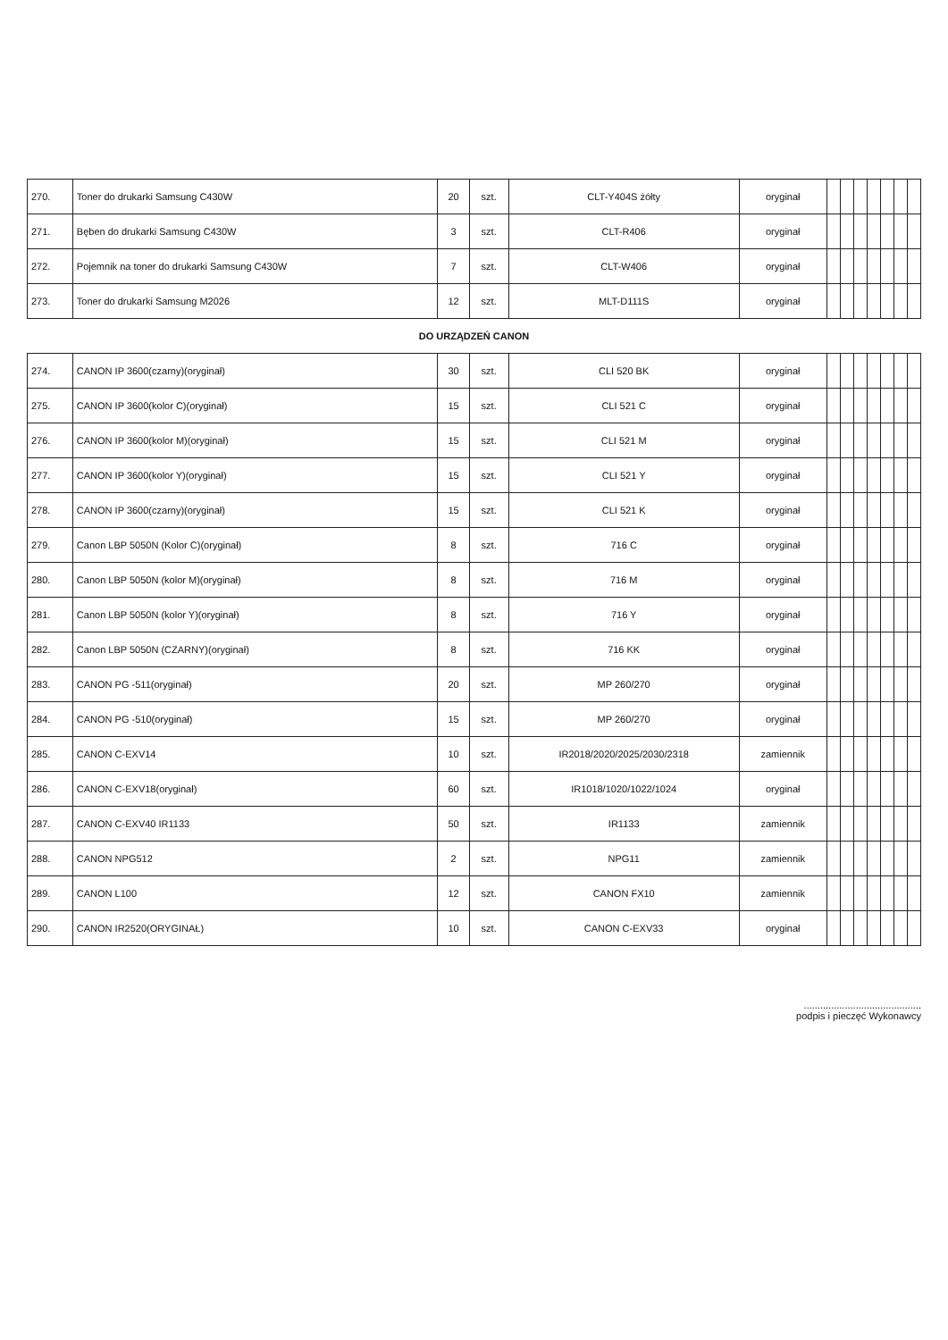| 270. | Toner do drukarki Samsung C430W | 20 | szt. | CLT-Y404S żółty | oryginał | | | | | | | |
| 271. | Bęben do drukarki Samsung C430W | 3 | szt. | CLT-R406 | oryginał | | | | | | | |
| 272. | Pojemnik na toner do drukarki Samsung C430W | 7 | szt. | CLT-W406 | oryginał | | | | | | | |
| 273. | Toner do drukarki Samsung M2026 | 12 | szt. | MLT-D111S | oryginał | | | | | | | |
| DO URZĄDZEŃ CANON | | | | | | | | | | | | |
| 274. | CANON IP 3600(czarny)(oryginał) | 30 | szt. | CLI 520 BK | oryginał | | | | | | | |
| 275. | CANON IP 3600(kolor C)(oryginał) | 15 | szt. | CLI 521 C | oryginał | | | | | | | |
| 276. | CANON IP 3600(kolor M)(oryginał) | 15 | szt. | CLI 521 M | oryginał | | | | | | | |
| 277. | CANON IP 3600(kolor Y)(oryginał) | 15 | szt. | CLI 521 Y | oryginał | | | | | | | |
| 278. | CANON IP 3600(czarny)(oryginał) | 15 | szt. | CLI 521 K | oryginał | | | | | | | |
| 279. | Canon LBP 5050N (Kolor C)(oryginał) | 8 | szt. | 716 C | oryginał | | | | | | | |
| 280. | Canon LBP 5050N (kolor M)(oryginał) | 8 | szt. | 716 M | oryginał | | | | | | | |
| 281. | Canon LBP 5050N (kolor Y)(oryginał) | 8 | szt. | 716 Y | oryginał | | | | | | | |
| 282. | Canon LBP 5050N (CZARNY)(oryginał) | 8 | szt. | 716 KK | oryginał | | | | | | | |
| 283. | CANON PG -511(oryginał) | 20 | szt. | MP 260/270 | oryginał | | | | | | | |
| 284. | CANON PG -510(oryginał) | 15 | szt. | MP 260/270 | oryginał | | | | | | | |
| 285. | CANON C-EXV14 | 10 | szt. | IR2018/2020/2025/2030/2318 | zamiennik | | | | | | | |
| 286. | CANON C-EXV18(oryginał) | 60 | szt. | IR1018/1020/1022/1024 | oryginał | | | | | | | |
| 287. | CANON C-EXV40 IR1133 | 50 | szt. | IR1133 | zamiennik | | | | | | | |
| 288. | CANON NPG512 | 2 | szt. | NPG11 | zamiennik | | | | | | | |
| 289. | CANON L100 | 12 | szt. | CANON FX10 | zamiennik | | | | | | | |
| 290. | CANON IR2520(ORYGINAŁ) | 10 | szt. | CANON C-EXV33 | oryginał | | | | | | | |
...........................................
podpis i pieczęć Wykonawcy